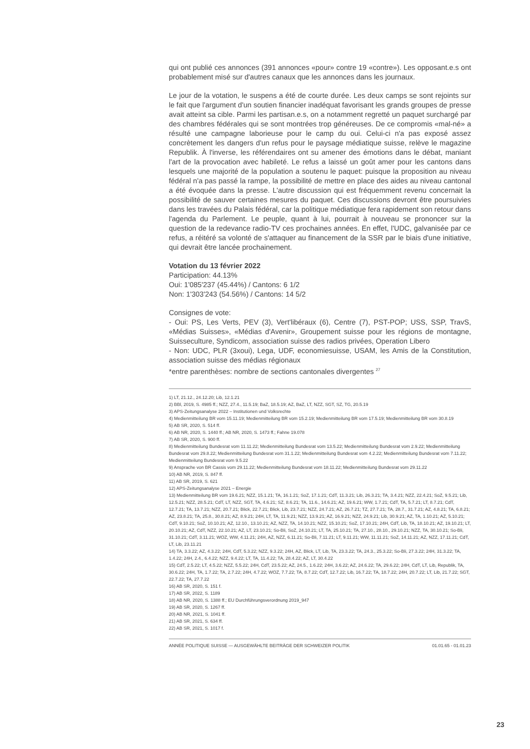qui ont publié ces annonces (391 annonces «pour» contre 19 «contre»). Les opposant.e.s ont probablement misé sur d'autres canaux que les annonces dans les journaux.
Le jour de la votation, le suspens a été de courte durée. Les deux camps se sont rejoints sur le fait que l'argument d'un soutien financier inadéquat favorisant les grands groupes de presse avait atteint sa cible. Parmi les partisan.e.s, on a notamment regretté un paquet surchargé par des chambres fédérales qui se sont montrées trop généreuses. De ce compromis «mal-né» a résulté une campagne laborieuse pour le camp du oui. Celui-ci n'a pas exposé assez concrètement les dangers d'un refus pour le paysage médiatique suisse, relève le magazine Republik. À l'inverse, les référendaires ont su amener des émotions dans le débat, maniant l'art de la provocation avec habileté. Le refus a laissé un goût amer pour les cantons dans lesquels une majorité de la population a soutenu le paquet: puisque la proposition au niveau fédéral n'a pas passé la rampe, la possibilité de mettre en place des aides au niveau cantonal a été évoquée dans la presse. L'autre discussion qui est fréquemment revenu concernait la possibilité de sauver certaines mesures du paquet. Ces discussions devront être poursuivies dans les travées du Palais fédéral, car la politique médiatique fera rapidement son retour dans l'agenda du Parlement. Le peuple, quant à lui, pourrait à nouveau se prononcer sur la question de la redevance radio-TV ces prochaines années. En effet, l'UDC, galvanisée par ce refus, a réitéré sa volonté de s'attaquer au financement de la SSR par le biais d'une initiative, qui devrait être lancée prochainement.
Votation du 13 février 2022
Participation: 44.13%
Oui: 1'085'237 (45.44%) / Cantons: 6 1/2
Non: 1'303'243 (54.56%) / Cantons: 14 5/2
Consignes de vote:
- Oui: PS, Les Verts, PEV (3), Vert'libéraux (6), Centre (7), PST-POP; USS, SSP, TravS, «Médias Suisses», «Médias d'Avenir», Groupement suisse pour les régions de montagne, Suisseculture, Syndicom, association suisse des radios privées, Operation Libero
- Non: UDC, PLR (3xoui), Lega, UDF, economiesuisse, USAM, les Amis de la Constitution, association suisse des médias régionaux
*entre parenthèses: nombre de sections cantonales divergentes <sup>27</sup>
1) LT, 21.12., 24.12.20; Lib, 12.1.21
2) BBl, 2019, S. 4985 ff.; NZZ, 27.4., 11.5.19; BaZ, 18.5.19; AZ, BaZ, LT, NZZ, SGT, SZ, TG, 20.5.19
3) APS-Zeitungsanalyse 2022 – Institutionen und Volksrechte
4) Medienmitteilung BR vom 15.11.19; Medienmitteilung BR vom 15.2.19; Medienmitteilung BR vom 17.5.19; Medienmitteilung BR vom 30.8.19
5) AB SR, 2020, S. 514 ff.
6) AB NR, 2020, S. 1440 ff.; AB NR, 2020, S. 1473 ff.; Fahne 19.078
7) AB SR, 2020, S. 900 ff.
8) Medienmitteilung Bundesrat vom 11.11.22; Medienmitteilung Bundesrat vom 13.5.22; Medienmitteilung Bundesrat vom 2.9.22; Medienmitteilung Bundesrat vom 29.8.22; Medienmitteilung Bundesrat vom 31.1.22; Medienmitteilung Bundesrat vom 4.2.22; Medienmitteilung Bundesrat vom 7.11.22; Medienmitteilung Bundesrat vom 9.5.22
9) Ansprache von BR Cassis vom 29.11.22; Medienmitteilung Bundesrat vom 18.11.22; Medienmitteilung Bundesrat vom 29.11.22
10) AB NR, 2019, S. 847 ff.
11) AB SR, 2019, S. 621
12) APS-Zeitungsanalyse 2021 – Energie
13) Medienmitteilung BR vom 19.6.21; NZZ, 15.1.21; TA, 16.1.21; SoZ, 17.1.21; CdT, 11.3.21; Lib, 26.3.21; TA, 3.4.21; NZZ, 22.4.21; SoZ, 9.5.21; Lib, 12.5.21; NZZ, 28.5.21; CdT, LT, NZZ, SGT, TA, 4.6.21; SZ, 8.6.21; TA, 11.6., 14.6.21; AZ, 19.6.21; WW, 1.7.21; CdT, TA, 5.7.21; LT, 8.7.21; CdT, 12.7.21; TA, 13.7.21; NZZ, 20.7.21; Blick, 22.7.21; Blick, Lib, 23.7.21; NZZ, 24.7.21; AZ, 26.7.21; TZ, 27.7.21; TA, 28.7., 31.7.21; AZ, 4.8.21; TA, 6.8.21; AZ, 23.8.21; TA, 25.8., 30.8.21; AZ, 8.9.21; 24H, LT, TA, 11.9.21; NZZ, 13.9.21; AZ, 16.9.21; NZZ, 24.9.21; Lib, 30.9.21; AZ, TA, 1.10.21; AZ, 5.10.21; CdT, 9.10.21; SoZ, 10.10.21; AZ, 12.10., 13.10.21; AZ, NZZ, TA, 14.10.21; NZZ, 15.10.21; SoZ, 17.10.21; 24H, CdT, Lib, TA, 18.10.21; AZ, 19.10.21; LT, 20.10.21; AZ, CdT, NZZ, 22.10.21; AZ, LT, 23.10.21; So-Bli, SoZ, 24.10.21; LT, TA, 25.10.21; TA, 27.10., 28.10., 29.10.21; NZZ, TA, 30.10.21; So-Bli, 31.10.21; CdT, 3.11.21; WOZ, WW, 4.11.21; 24H, AZ, NZZ, 6.11.21; So-Bli, 7.11.21; LT, 9.11.21; WW, 11.11.21; SoZ, 14.11.21; AZ, NZZ, 17.11.21; CdT, LT, Lib, 23.11.21
14) TA, 3.3.22; AZ, 4.3.22; 24H, CdT, 5.3.22; NZZ, 9.3.22; 24H, AZ, Blick, LT, Lib, TA, 23.3.22; TA, 24.3., 25.3.22; So-Bli, 27.3.22; 24H, 31.3.22; TA, 1.4.22; 24H, 2.4., 6.4.22; NZZ, 9.4.22; LT, TA, 11.4.22; TA, 28.4.22; AZ, LT, 30.4.22
15) CdT, 2.5.22; LT, 4.5.22; NZZ, 5.5.22; 24H, CdT, 23.5.22; AZ, 24.5., 1.6.22; 24H, 3.6.22; AZ, 24.6.22; TA, 29.6.22; 24H, CdT, LT, Lib, Republik, TA, 30.6.22; 24H, TA, 1.7.22; TA, 2.7.22; 24H, 4.7.22; WOZ, 7.7.22; TA, 8.7.22; CdT, 12.7.22; Lib, 16.7.22; TA, 18.7.22; 24H, 20.7.22; LT, Lib, 21.7.22; SGT, 22.7.22; TA, 27.7.22
16) AB SR, 2020, S. 151 f.
17) AB SR, 2022, S. 1189
18) AB NR, 2020, S. 1388 ff.; EU Durchführungsverordnung 2019_947
19) AB SR, 2020, S. 1267 ff.
20) AB NR, 2021, S. 1041 ff.
21) AB SR, 2021, S. 634 ff.
22) AB SR, 2021, S. 1017 f.
ANNÉE POLITIQUE SUISSE — AUSGEWÄHLTE BEITRÄGE DER SCHWEIZER POLITIK 01.01.65 - 01.01.23
23